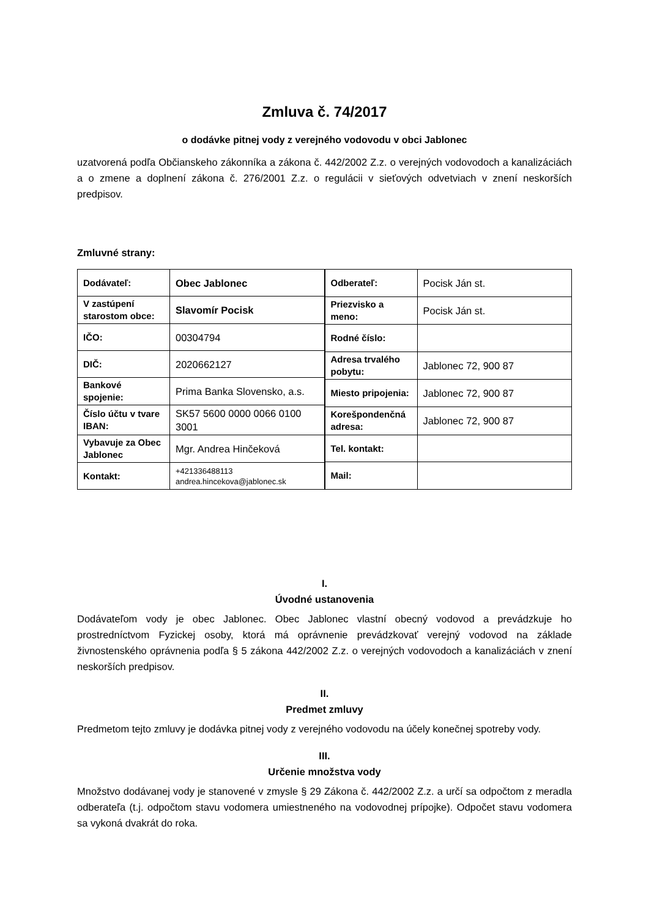Zmluva č. 74/2017
o dodávke pitnej vody z verejného vodovodu v obci Jablonec
uzatvorená podľa Občianskeho zákonníka a zákona č. 442/2002 Z.z. o verejných vodovodoch a kanalizáciách a o zmene a doplnení zákona č. 276/2001 Z.z. o regulácii v sieťových odvetviach v znení neskorších predpisov.
Zmluvné strany:
| Dodávateľ: | Obec Jablonec |
| V zastúpení starostom obce: | Slavomír Pocisk |
| IČO: | 00304794 |
| DIČ: | 2020662127 |
| Bankové spojenie: | Prima Banka Slovensko, a.s. |
| Číslo účtu v tvare IBAN: | SK57 5600 0000 0066 0100 3001 |
| Vybavuje za Obec Jablonec | Mgr. Andrea Hinčeková |
| Kontakt: | +421336488113 andrea.hincekova@jablonec.sk |
| Odberateľ: | Pocisk Ján st. |
| Priezvisko a meno: | Pocisk Ján st. |
| Rodné číslo: | |
| Adresa trvalého pobytu: | Jablonec 72, 900 87 |
| Miesto pripojenia: | Jablonec 72, 900 87 |
| Korešpondenčná adresa: | Jablonec 72, 900 87 |
| Tel. kontakt: | |
| Mail: | |
I.
Úvodné ustanovenia
Dodávateľom vody je obec Jablonec. Obec Jablonec vlastní obecný vodovod a prevádzkuje ho prostredníctvom Fyzickej osoby, ktorá má oprávnenie prevádzkovať verejný vodovod na základe živnostenského oprávnenia podľa § 5 zákona 442/2002 Z.z. o verejných vodovodoch a kanalizáciách v znení neskorších predpisov.
II.
Predmet zmluvy
Predmetom tejto zmluvy je dodávka pitnej vody z verejného vodovodu na účely konečnej spotreby vody.
III.
Určenie množstva vody
Množstvo dodávanej vody je stanovené v zmysle § 29 Zákona č. 442/2002 Z.z. a určí sa odpočtom z meradla odberateľa (t.j. odpočtom stavu vodomera umiestneného na vodovodnej prípojke). Odpočet stavu vodomera sa vykoná dvakrát do roka.